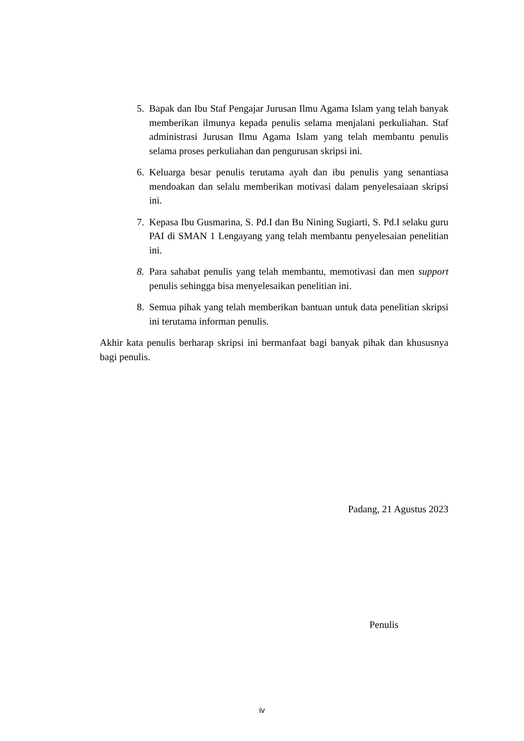5. Bapak dan Ibu Staf Pengajar Jurusan Ilmu Agama Islam yang telah banyak memberikan ilmunya kepada penulis selama menjalani perkuliahan. Staf administrasi Jurusan Ilmu Agama Islam yang telah membantu penulis selama proses perkuliahan dan pengurusan skripsi ini.
6. Keluarga besar penulis terutama ayah dan ibu penulis yang senantiasa mendoakan dan selalu memberikan motivasi dalam penyelesaiaan skripsi ini.
7. Kepasa Ibu Gusmarina, S. Pd.I dan Bu Nining Sugiarti, S. Pd.I selaku guru PAI di SMAN 1 Lengayang yang telah membantu penyelesaian penelitian ini.
8. Para sahabat penulis yang telah membantu, memotivasi dan men support penulis sehingga bisa menyelesaikan penelitian ini.
8. Semua pihak yang telah memberikan bantuan untuk data penelitian skripsi ini terutama informan penulis.
Akhir kata penulis berharap skripsi ini bermanfaat bagi banyak pihak dan khususnya bagi penulis.
Padang, 21 Agustus 2023
Penulis
iv